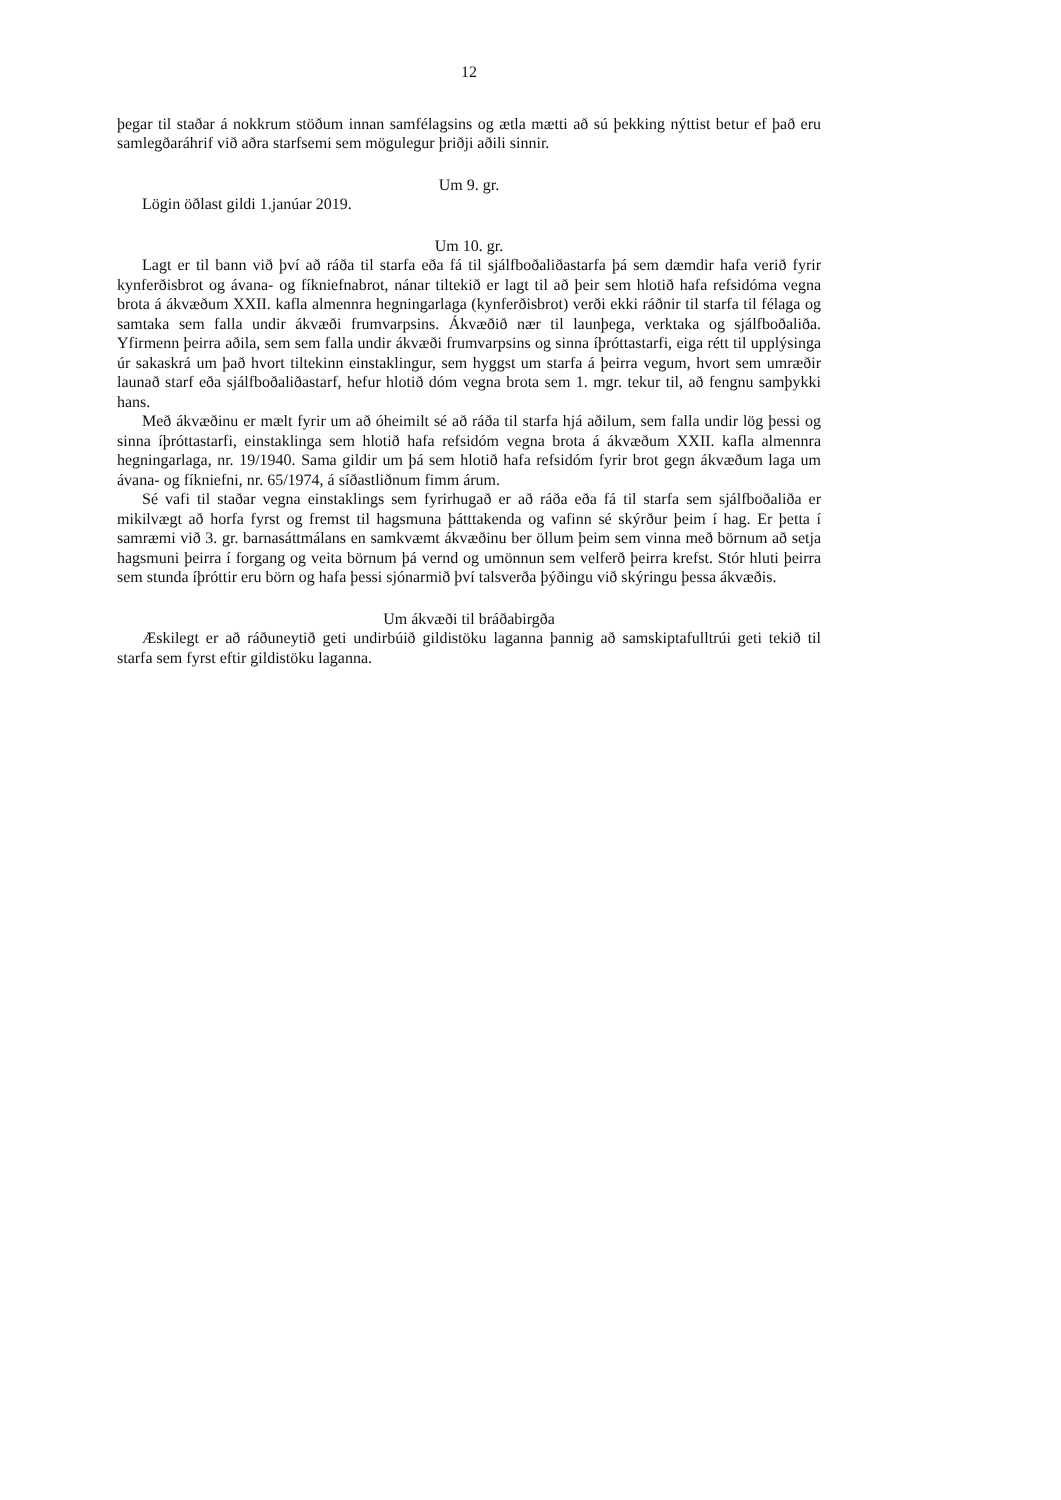12
þegar til staðar á nokkrum stöðum innan samfélagsins og ætla mætti að sú þekking nýttist betur ef það eru samlegðaráhrif við aðra starfsemi sem mögulegur þriðji aðili sinnir.
Um 9. gr.
Lögin öðlast gildi 1.janúar 2019.
Um 10. gr.
Lagt er til bann við því að ráða til starfa eða fá til sjálfboðaliðastarfa þá sem dæmdir hafa verið fyrir kynferðisbrot og ávana- og fíkniefnabrot, nánar tiltekið er lagt til að þeir sem hlotið hafa refsidóma vegna brota á ákvæðum XXII. kafla almennra hegningarlaga (kynferðisbrot) verði ekki ráðnir til starfa til félaga og samtaka sem falla undir ákvæði frumvarpsins. Ákvæðið nær til launþega, verktaka og sjálfboðaliða. Yfirmenn þeirra aðila, sem sem falla undir ákvæði frumvarpsins og sinna íþróttastarfi, eiga rétt til upplýsinga úr sakaskrá um það hvort tiltekinn einstaklingur, sem hyggst um starfa á þeirra vegum, hvort sem umræðir launað starf eða sjálfboðaliðastarf, hefur hlotið dóm vegna brota sem 1. mgr. tekur til, að fengnu samþykki hans.
Með ákvæðinu er mælt fyrir um að óheimilt sé að ráða til starfa hjá aðilum, sem falla undir lög þessi og sinna íþróttastarfi, einstaklinga sem hlotið hafa refsidóm vegna brota á ákvæðum XXII. kafla almennra hegningarlaga, nr. 19/1940. Sama gildir um þá sem hlotið hafa refsidóm fyrir brot gegn ákvæðum laga um ávana- og fíkniefni, nr. 65/1974, á síðastliðnum fimm árum.
Sé vafi til staðar vegna einstaklings sem fyrirhugað er að ráða eða fá til starfa sem sjálfboðaliða er mikilvægt að horfa fyrst og fremst til hagsmuna þátttakenda og vafinn sé skýrður þeim í hag. Er þetta í samræmi við 3. gr. barnasáttmálans en samkvæmt ákvæðinu ber öllum þeim sem vinna með börnum að setja hagsmuni þeirra í forgang og veita börnum þá vernd og umönnun sem velferð þeirra krefst. Stór hluti þeirra sem stunda íþróttir eru börn og hafa þessi sjónarmið því talsverða þýðingu við skýringu þessa ákvæðis.
Um ákvæði til bráðabirgða
Æskilegt er að ráðuneytið geti undirbúið gildistöku laganna þannig að samskiptafulltrúi geti tekið til starfa sem fyrst eftir gildistöku laganna.